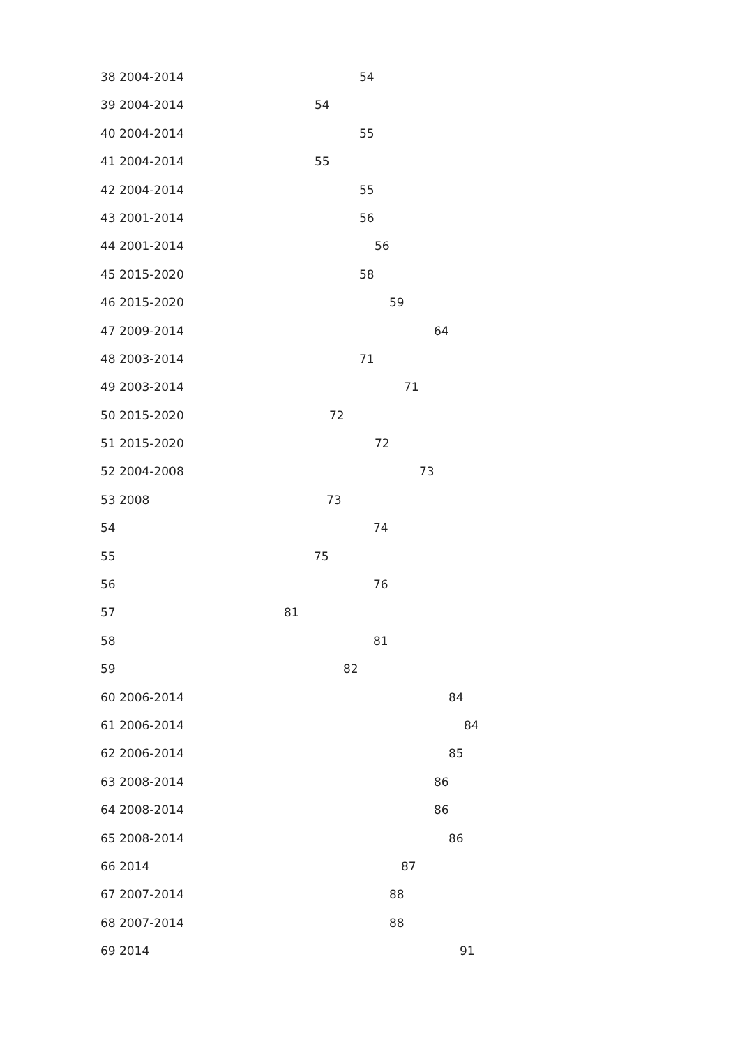38 2004-2014 54
39 2004-2014 54
40 2004-2014 55
41 2004-2014 55
42 2004-2014 55
43 2001-2014 56
44 2001-2014 56
45 2015-2020 58
46 2015-2020 59
47 2009-2014 64
48 2003-2014 71
49 2003-2014 71
50 2015-2020 72
51 2015-2020 72
52 2004-2008 73
53 2008 73
54 74
55 75
56 76
57 81
58 81
59 82
60 2006-2014 84
61 2006-2014 84
62 2006-2014 85
63 2008-2014 86
64 2008-2014 86
65 2008-2014 86
66 2014 87
67 2007-2014 88
68 2007-2014 88
69 2014 91